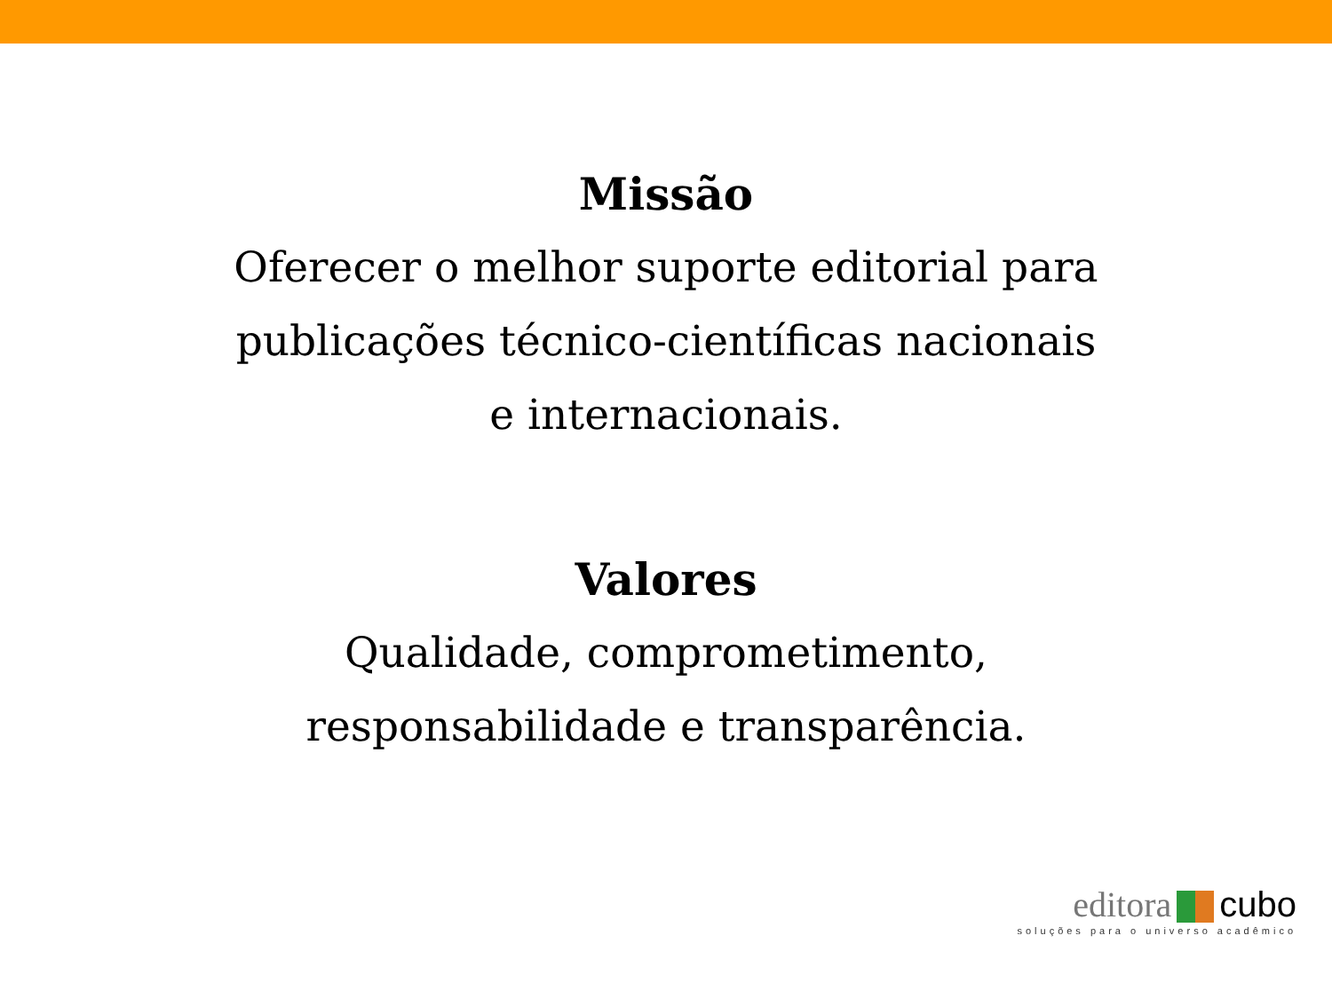Missão
Oferecer o melhor suporte editorial para
publicações técnico-científicas nacionais
e internacionais.
Valores
Qualidade, comprometimento,
responsabilidade e transparência.
editora cubo
soluções para o universo acadêmico